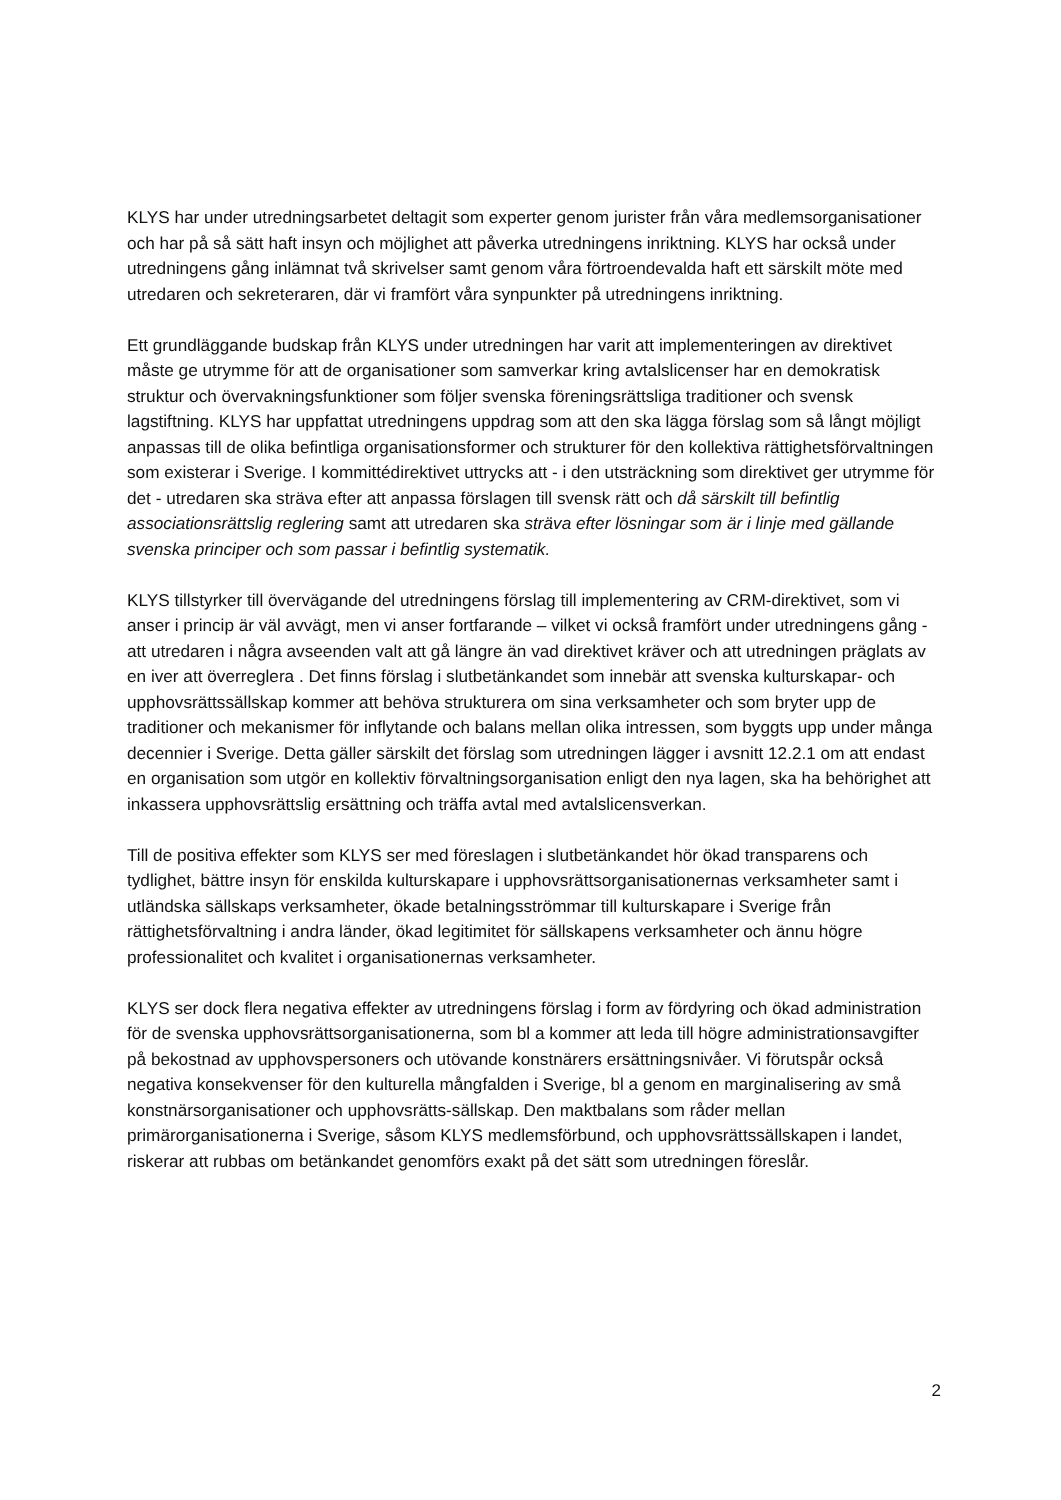KLYS har under utredningsarbetet deltagit som experter genom jurister från våra medlemsorganisationer och har på så sätt haft insyn och möjlighet att påverka utredningens inriktning. KLYS har också under utredningens gång inlämnat två skrivelser samt genom våra förtroendevalda haft ett särskilt möte med utredaren och sekreteraren, där vi framfört våra synpunkter på utredningens inriktning.
Ett grundläggande budskap från KLYS under utredningen har varit att implementeringen av direktivet måste ge utrymme för att de organisationer som samverkar kring avtalslicenser har en demokratisk struktur och övervakningsfunktioner som följer svenska föreningsrättsliga traditioner och svensk lagstiftning. KLYS har uppfattat utredningens uppdrag som att den ska lägga förslag som så långt möjligt anpassas till de olika befintliga organisationsformer och strukturer för den kollektiva rättighetsförvaltningen som existerar i Sverige. I kommittédirektivet uttrycks att - i den utsträckning som direktivet ger utrymme för det - utredaren ska sträva efter att anpassa förslagen till svensk rätt och då särskilt till befintlig associationsrättslig reglering samt att utredaren ska sträva efter lösningar som är i linje med gällande svenska principer och som passar i befintlig systematik.
KLYS tillstyrker till övervägande del utredningens förslag till implementering av CRM-direktivet, som vi anser i princip är väl avvägt, men vi anser fortfarande – vilket vi också framfört under utredningens gång - att utredaren i några avseenden valt att gå längre än vad direktivet kräver och att utredningen präglats av en iver att överreglera . Det finns förslag i slutbetänkandet som innebär att svenska kulturskapar- och upphovsrättssällskap kommer att behöva strukturera om sina verksamheter och som bryter upp de traditioner och mekanismer för inflytande och balans mellan olika intressen, som byggts upp under många decennier i Sverige. Detta gäller särskilt det förslag som utredningen lägger i avsnitt 12.2.1 om att endast en organisation som utgör en kollektiv förvaltningsorganisation enligt den nya lagen, ska ha behörighet att inkassera upphovsrättslig ersättning och träffa avtal med avtalslicensverkan.
Till de positiva effekter som KLYS ser med föreslagen i slutbetänkandet hör ökad transparens och tydlighet, bättre insyn för enskilda kulturskapare i upphovsrättsorganisationernas verksamheter samt i utländska sällskaps verksamheter, ökade betalningsströmmar till kulturskapare i Sverige från rättighetsförvaltning i andra länder, ökad legitimitet för sällskapens verksamheter och ännu högre professionalitet och kvalitet i organisationernas verksamheter.
KLYS ser dock flera negativa effekter av utredningens förslag i form av fördyring och ökad administration för de svenska upphovsrättsorganisationerna, som bl a kommer att leda till högre administrationsavgifter på bekostnad av upphovspersoners och utövande konstnärers ersättningsnivåer. Vi förutspår också negativa konsekvenser för den kulturella mångfalden i Sverige, bl a genom en marginalisering av små konstnärsorganisationer och upphovsrätts-sällskap. Den maktbalans som råder mellan primärorganisationerna i Sverige, såsom KLYS medlemsförbund, och upphovsrättssällskapen i landet, riskerar att rubbas om betänkandet genomförs exakt på det sätt som utredningen föreslår.
2